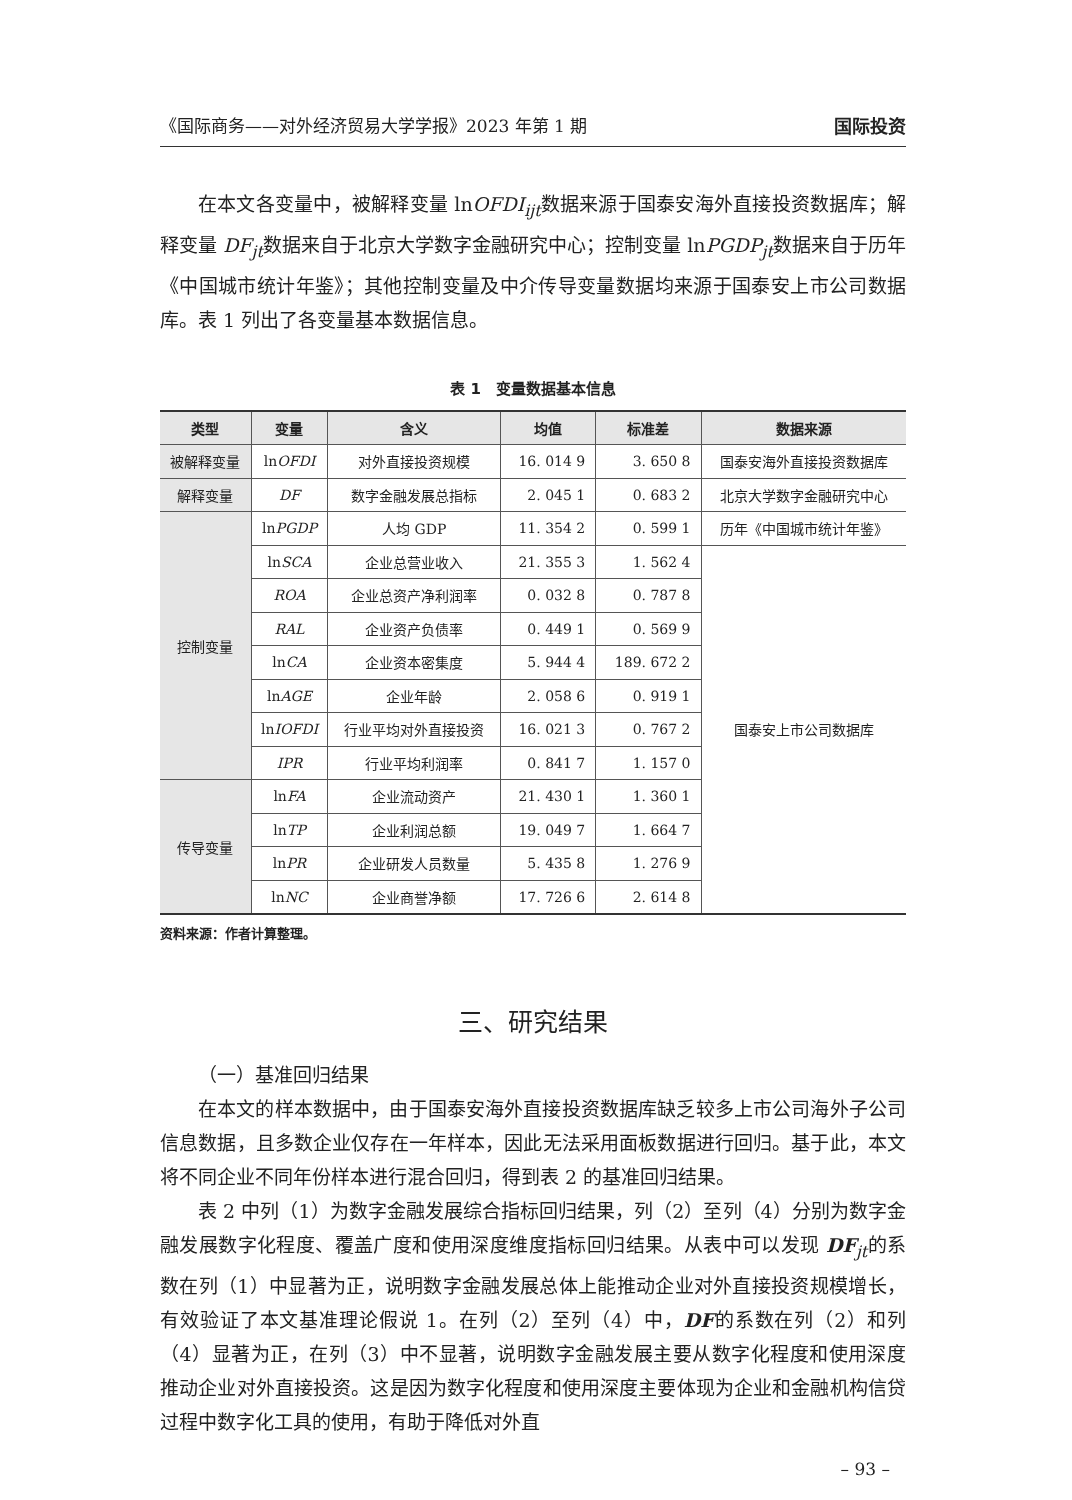《国际商务——对外经济贸易大学学报》2023 年第 1 期 国际投资
在本文各变量中，被解释变量 lnOFDI<sub>ijt</sub>数据来源于国泰安海外直接投资数据库；解释变量 DF<sub>jt</sub>数据来自于北京大学数字金融研究中心；控制变量 lnPGDP<sub>jt</sub>数据来自于历年《中国城市统计年鉴》；其他控制变量及中介传导变量数据均来源于国泰安上市公司数据库。表 1 列出了各变量基本数据信息。
表 1　变量数据基本信息
| 类型 | 变量 | 含义 | 均值 | 标准差 | 数据来源 |
| --- | --- | --- | --- | --- | --- |
| 被解释变量 | ln OFDI | 对外直接投资规模 | 16. 014 9 | 3. 650 8 | 国泰安海外直接投资数据库 |
| 解释变量 | DF | 数字金融发展总指标 | 2. 045 1 | 0. 683 2 | 北京大学数字金融研究中心 |
| 控制变量 | ln PGDP | 人均 GDP | 11. 354 2 | 0. 599 1 | 历年《中国城市统计年鉴》 |
| | ln SCA | 企业总营业收入 | 21. 355 3 | 1. 562 4 | 国泰安上市公司数据库 |
| | ROA | 企业总资产净利润率 | 0. 032 8 | 0. 787 8 | |
| | RAL | 企业资产负债率 | 0. 449 1 | 0. 569 9 | |
| | ln CA | 企业资本密集度 | 5. 944 4 | 189. 672 2 | |
| | ln AGE | 企业年龄 | 2. 058 6 | 0. 919 1 | |
| | ln IOFDI | 行业平均对外直接投资 | 16. 021 3 | 0. 767 2 | |
| | IPR | 行业平均利润率 | 0. 841 7 | 1. 157 0 | |
| 传导变量 | ln FA | 企业流动资产 | 21. 430 1 | 1. 360 1 | |
| | ln TP | 企业利润总额 | 19. 049 7 | 1. 664 7 | |
| | ln PR | 企业研发人员数量 | 5. 435 8 | 1. 276 9 | |
| | ln NC | 企业商誉净额 | 17. 726 6 | 2. 614 8 | |
资料来源：作者计算整理。
三、研究结果
（一）基准回归结果
在本文的样本数据中，由于国泰安海外直接投资数据库缺乏较多上市公司海外子公司信息数据，且多数企业仅存在一年样本，因此无法采用面板数据进行回归。基于此，本文将不同企业不同年份样本进行混合回归，得到表 2 的基准回归结果。
表 2 中列（1）为数字金融发展综合指标回归结果，列（2）至列（4）分别为数字金融发展数字化程度、覆盖广度和使用深度维度指标回归结果。从表中可以发现 DF<sub>jt</sub>的系数在列（1）中显著为正，说明数字金融发展总体上能推动企业对外直接投资规模增长，有效验证了本文基准理论假说 1。在列（2）至列（4）中，DF的系数在列（2）和列（4）显著为正，在列（3）中不显著，说明数字金融发展主要从数字化程度和使用深度推动企业对外直接投资。这是因为数字化程度和使用深度主要体现为企业和金融机构信贷过程中数字化工具的使用，有助于降低对外直
– 93 –